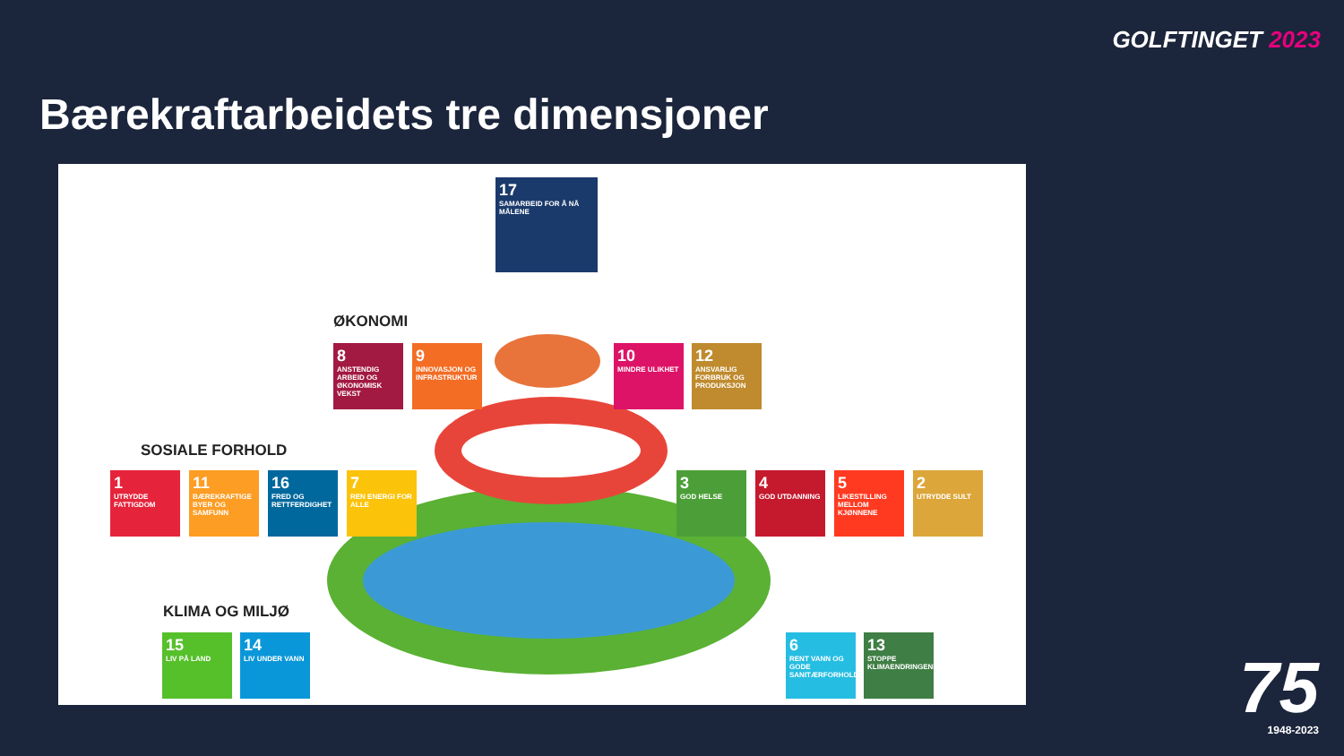GOLFTINGET 2023
Bærekraftarbeidets tre dimensjoner
17
SAMARBEID FOR Å NÅ MÅLENE
ØKONOMI
8
ANSTENDIG ARBEID OG ØKONOMISK VEKST
9
INNOVASJON OG INFRASTRUKTUR
10
MINDRE ULIKHET
12
ANSVARLIG FORBRUK OG PRODUKSJON
SOSIALE FORHOLD
1
UTRYDDE FATTIGDOM
11
BÆREKRAFTIGE BYER OG SAMFUNN
16
FRED OG RETTFERDIGHET
7
REN ENERGI FOR ALLE
3
GOD HELSE
4
GOD UTDANNING
5
LIKESTILLING MELLOM KJØNNENE
2
UTRYDDE SULT
KLIMA OG MILJØ
15
LIV PÅ LAND
14
LIV UNDER VANN
6
RENT VANN OG GODE SANITÆRFORHOLD
13
STOPPE KLIMAENDRINGENE
75
1948-2023